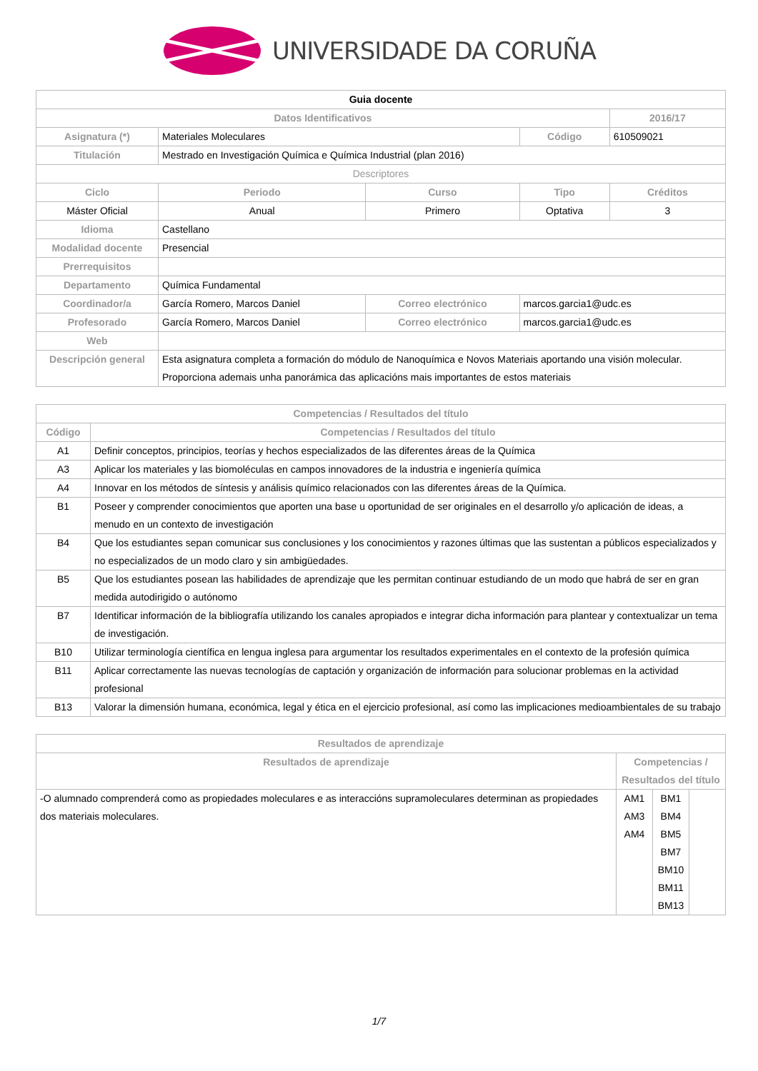UNIVERSIDADE DA CORUÑA
| Guia docente | | | | | |
| Datos Identificativos | | | | | 2016/17 |
| Asignatura (*) | Materiales Moleculares | | | Código | 610509021 |
| Titulación | Mestrado en Investigación Química e Química Industrial (plan 2016) | | | | |
| Descriptores | | | | | |
| Ciclo | | Periodo | Curso | Tipo | Créditos |
| Máster Oficial | | Anual | Primero | Optativa | 3 |
| Idioma | Castellano | | | | |
| Modalidad docente | Presencial | | | | |
| Prerrequisitos | | | | | |
| Departamento | Química Fundamental | | | | |
| Coordinador/a | García Romero, Marcos Daniel | | Correo electrónico | marcos.garcia1@udc.es | |
| Profesorado | García Romero, Marcos Daniel | | Correo electrónico | marcos.garcia1@udc.es | |
| Web | | | | | |
| Descripción general | Esta asignatura completa a formación do módulo de Nanoquímica e Novos Materiais aportando una visión molecular. Proporciona ademais unha panorámica das aplicacións mais importantes de estos materiais | | | | |
| Competencias / Resultados del título | |
| --- | --- |
| Código | Competencias / Resultados del título |
| A1 | Definir conceptos, principios, teorías y hechos especializados de las diferentes áreas de la Química |
| A3 | Aplicar los materiales y las biomoléculas en campos innovadores de la industria e ingeniería química |
| A4 | Innovar en los métodos de síntesis y análisis químico relacionados con las diferentes áreas de la Química. |
| B1 | Poseer y comprender conocimientos que aporten una base u oportunidad de ser originales en el desarrollo y/o aplicación de ideas, a menudo en un contexto de investigación |
| B4 | Que los estudiantes sepan comunicar sus conclusiones y los conocimientos y razones últimas que las sustentan a públicos especializados y no especializados de un modo claro y sin ambigüedades. |
| B5 | Que los estudiantes posean las habilidades de aprendizaje que les permitan continuar estudiando de un modo que habrá de ser en gran medida autodirigido o autónomo |
| B7 | Identificar información de la bibliografía utilizando los canales apropiados e integrar dicha información para plantear y contextualizar un tema de investigación. |
| B10 | Utilizar terminología científica en lengua inglesa para argumentar los resultados experimentales en el contexto de la profesión química |
| B11 | Aplicar correctamente las nuevas tecnologías de captación y organización de información para solucionar problemas en la actividad profesional |
| B13 | Valorar la dimensión humana, económica, legal y ética en el ejercicio profesional, así como las implicaciones medioambientales de su trabajo |
| Resultados de aprendizaje | | | |
| --- | --- | --- | --- |
| Resultados de aprendizaje | Competencias / Resultados del título | | |
| -O alumnado comprenderá como as propiedades moleculares e as interaccións supramoleculares determinan as propiedades dos materiais moleculares. | AM1 AM3 AM4 | BM1 BM4 BM5 BM7 BM10 BM11 BM13 | |
1/7